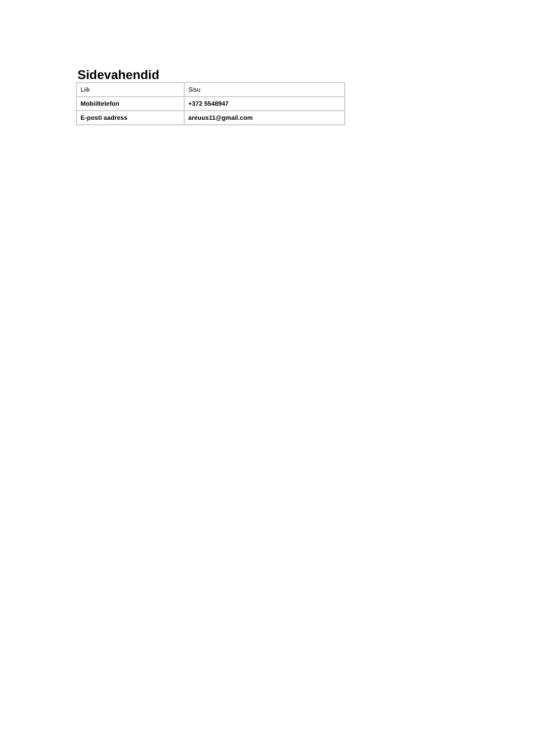Sidevahendid
| Liik | Sisu |
| Mobiiltelefon | +372 5548947 |
| E-posti aadress | areuus11@gmail.com |